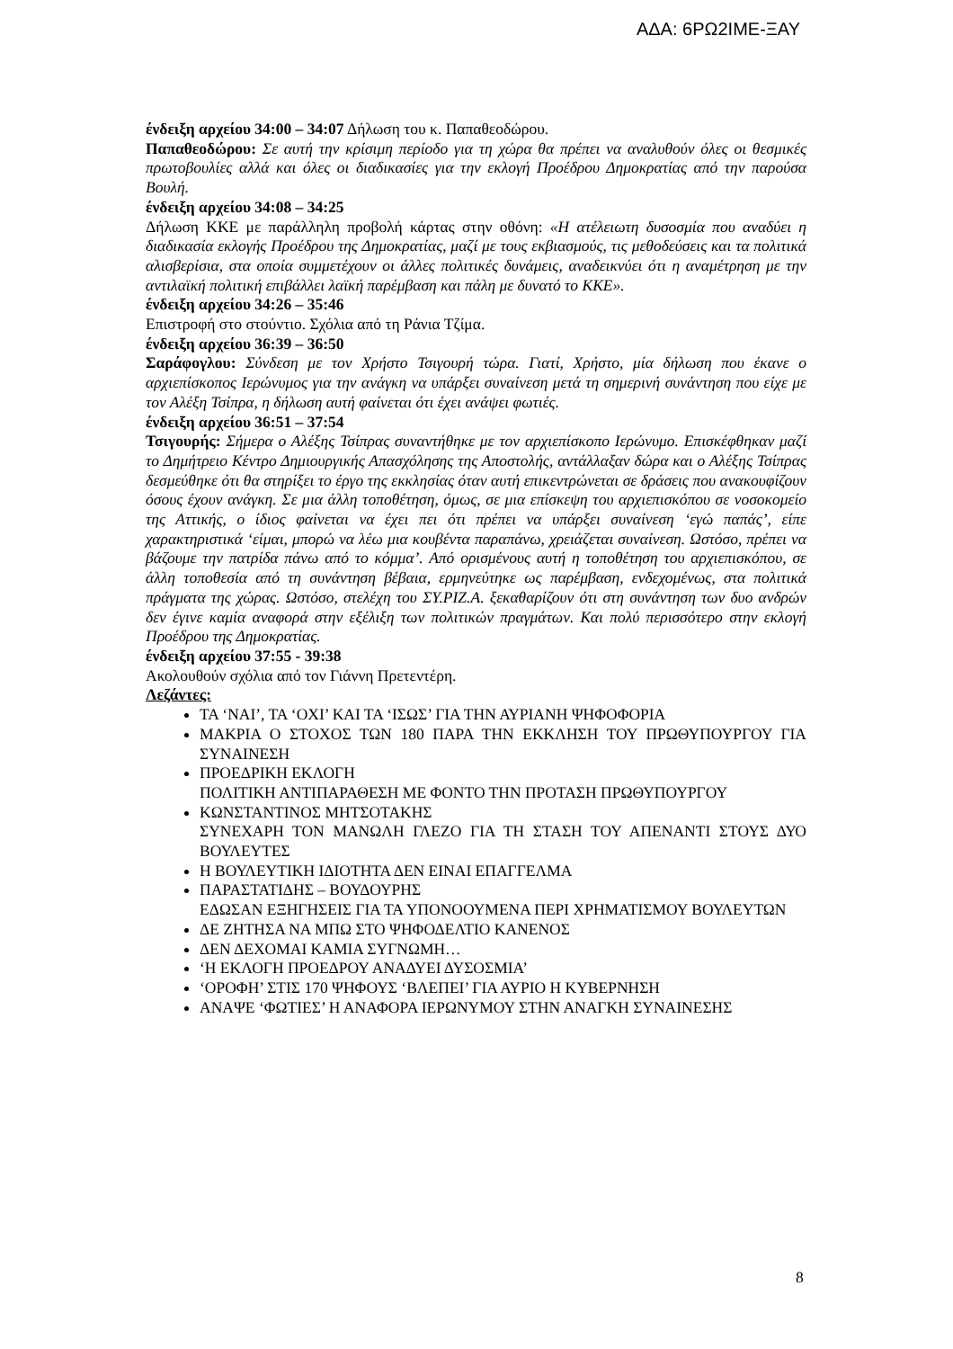ΑΔΑ: 6ΡΩ2ΙΜΕ-ΞΑΥ
ένδειξη αρχείου 34:00 – 34:07 Δήλωση του κ. Παπαθεοδώρου.
Παπαθεοδώρου: Σε αυτή την κρίσιμη περίοδο για τη χώρα θα πρέπει να αναλυθούν όλες οι θεσμικές πρωτοβουλίες αλλά και όλες οι διαδικασίες για την εκλογή Προέδρου Δημοκρατίας από την παρούσα Βουλή.
ένδειξη αρχείου 34:08 – 34:25
Δήλωση ΚΚΕ με παράλληλη προβολή κάρτας στην οθόνη: «Η ατέλειωτη δυσοσμία που αναδύει η διαδικασία εκλογής Προέδρου της Δημοκρατίας, μαζί με τους εκβιασμούς, τις μεθοδεύσεις και τα πολιτικά αλισβερίσια, στα οποία συμμετέχουν οι άλλες πολιτικές δυνάμεις, αναδεικνύει ότι η αναμέτρηση με την αντιλαϊκή πολιτική επιβάλλει λαϊκή παρέμβαση και πάλη με δυνατό το ΚΚΕ».
ένδειξη αρχείου 34:26 – 35:46
Επιστροφή στο στούντιο. Σχόλια από τη Ράνια Τζίμα.
ένδειξη αρχείου 36:39 – 36:50
Σαράφογλου: Σύνδεση με τον Χρήστο Τσιγουρή τώρα. Γιατί, Χρήστο, μία δήλωση που έκανε ο αρχιεπίσκοπος Ιερώνυμος για την ανάγκη να υπάρξει συναίνεση μετά τη σημερινή συνάντηση που είχε με τον Αλέξη Τσίπρα, η δήλωση αυτή φαίνεται ότι έχει ανάψει φωτιές.
ένδειξη αρχείου 36:51 – 37:54
Τσιγουρής: Σήμερα ο Αλέξης Τσίπρας συναντήθηκε με τον αρχιεπίσκοπο Ιερώνυμο. Επισκέφθηκαν μαζί το Δημήτρειο Κέντρο Δημιουργικής Απασχόλησης της Αποστολής, αντάλλαξαν δώρα και ο Αλέξης Τσίπρας δεσμεύθηκε ότι θα στηρίξει το έργο της εκκλησίας όταν αυτή επικεντρώνεται σε δράσεις που ανακουφίζουν όσους έχουν ανάγκη. Σε μια άλλη τοποθέτηση, όμως, σε μια επίσκεψη του αρχιεπισκόπου σε νοσοκομείο της Αττικής, ο ίδιος φαίνεται να έχει πει ότι πρέπει να υπάρξει συναίνεση ‘εγώ παπάς’, είπε χαρακτηριστικά ‘είμαι, μπορώ να λέω μια κουβέντα παραπάνω, χρειάζεται συναίνεση. Ωστόσο, πρέπει να βάζουμε την πατρίδα πάνω από το κόμμα’. Από ορισμένους αυτή η τοποθέτηση του αρχιεπισκόπου, σε άλλη τοποθεσία από τη συνάντηση βέβαια, ερμηνεύτηκε ως παρέμβαση, ενδεχομένως, στα πολιτικά πράγματα της χώρας. Ωστόσο, στελέχη του ΣΥ.ΡΙΖ.Α. ξεκαθαρίζουν ότι στη συνάντηση των δυο ανδρών δεν έγινε καμία αναφορά στην εξέλιξη των πολιτικών πραγμάτων. Και πολύ περισσότερο στην εκλογή Προέδρου της Δημοκρατίας.
ένδειξη αρχείου 37:55 - 39:38
Ακολουθούν σχόλια από τον Γιάννη Πρετεντέρη.
Λεζάντες:
ΤΑ ‘ΝΑΙ’, ΤΑ ‘ΟΧΙ’ ΚΑΙ ΤΑ ‘ΙΣΩΣ’ ΓΙΑ ΤΗΝ ΑΥΡΙΑΝΗ ΨΗΦΟΦΟΡΙΑ
ΜΑΚΡΙΑ Ο ΣΤΟΧΟΣ ΤΩΝ 180 ΠΑΡΑ ΤΗΝ ΕΚΚΛΗΣΗ ΤΟΥ ΠΡΩΘΥΠΟΥΡΓΟΥ ΓΙΑ ΣΥΝΑΙΝΕΣΗ
ΠΡΟΕΔΡΙΚΗ ΕΚΛΟΓΗ
ΠΟΛΙΤΙΚΗ ΑΝΤΙΠΑΡΑΘΕΣΗ ΜΕ ΦΟΝΤΟ ΤΗΝ ΠΡΟΤΑΣΗ ΠΡΩΘΥΠΟΥΡΓΟΥ
ΚΩΝΣΤΑΝΤΙΝΟΣ ΜΗΤΣΟΤΑΚΗΣ
ΣΥΝΕΧΑΡΗ ΤΟΝ ΜΑΝΩΛΗ ΓΛΕΖΟ ΓΙΑ ΤΗ ΣΤΑΣΗ ΤΟΥ ΑΠΕΝΑΝΤΙ ΣΤΟΥΣ ΔΥΟ ΒΟΥΛΕΥΤΕΣ
Η ΒΟΥΛΕΥΤΙΚΗ ΙΔΙΟΤΗΤΑ ΔΕΝ ΕΙΝΑΙ ΕΠΑΓΓΕΛΜΑ
ΠΑΡΑΣΤΑΤΙΔΗΣ – ΒΟΥΔΟΥΡΗΣ
ΕΔΩΣΑΝ ΕΞΗΓΗΣΕΙΣ ΓΙΑ ΤΑ ΥΠΟΝΟΟΥΜΕΝΑ ΠΕΡΙ ΧΡΗΜΑΤΙΣΜΟΥ ΒΟΥΛΕΥΤΩΝ
ΔΕ ΖΗΤΗΣΑ ΝΑ ΜΠΩ ΣΤΟ ΨΗΦΟΔΕΛΤΙΟ ΚΑΝΕΝΟΣ
ΔΕΝ ΔΕΧΟΜΑΙ ΚΑΜΙΑ ΣΥΓΝΩΜΗ…
‘Η ΕΚΛΟΓΗ ΠΡΟΕΔΡΟΥ ΑΝΑΔΥΕΙ ΔΥΣΟΣΜΙΑ’
‘ΟΡΟΦΗ’ ΣΤΙΣ 170 ΨΗΦΟΥΣ ‘ΒΛΕΠΕΙ’ ΓΙΑ ΑΥΡΙΟ Η ΚΥΒΕΡΝΗΣΗ
ΑΝΑΨΕ ‘ΦΩΤΙΕΣ’ Η ΑΝΑΦΟΡΑ ΙΕΡΩΝΥΜΟΥ ΣΤΗΝ ΑΝΑΓΚΗ ΣΥΝΑΙΝΕΣΗΣ
8